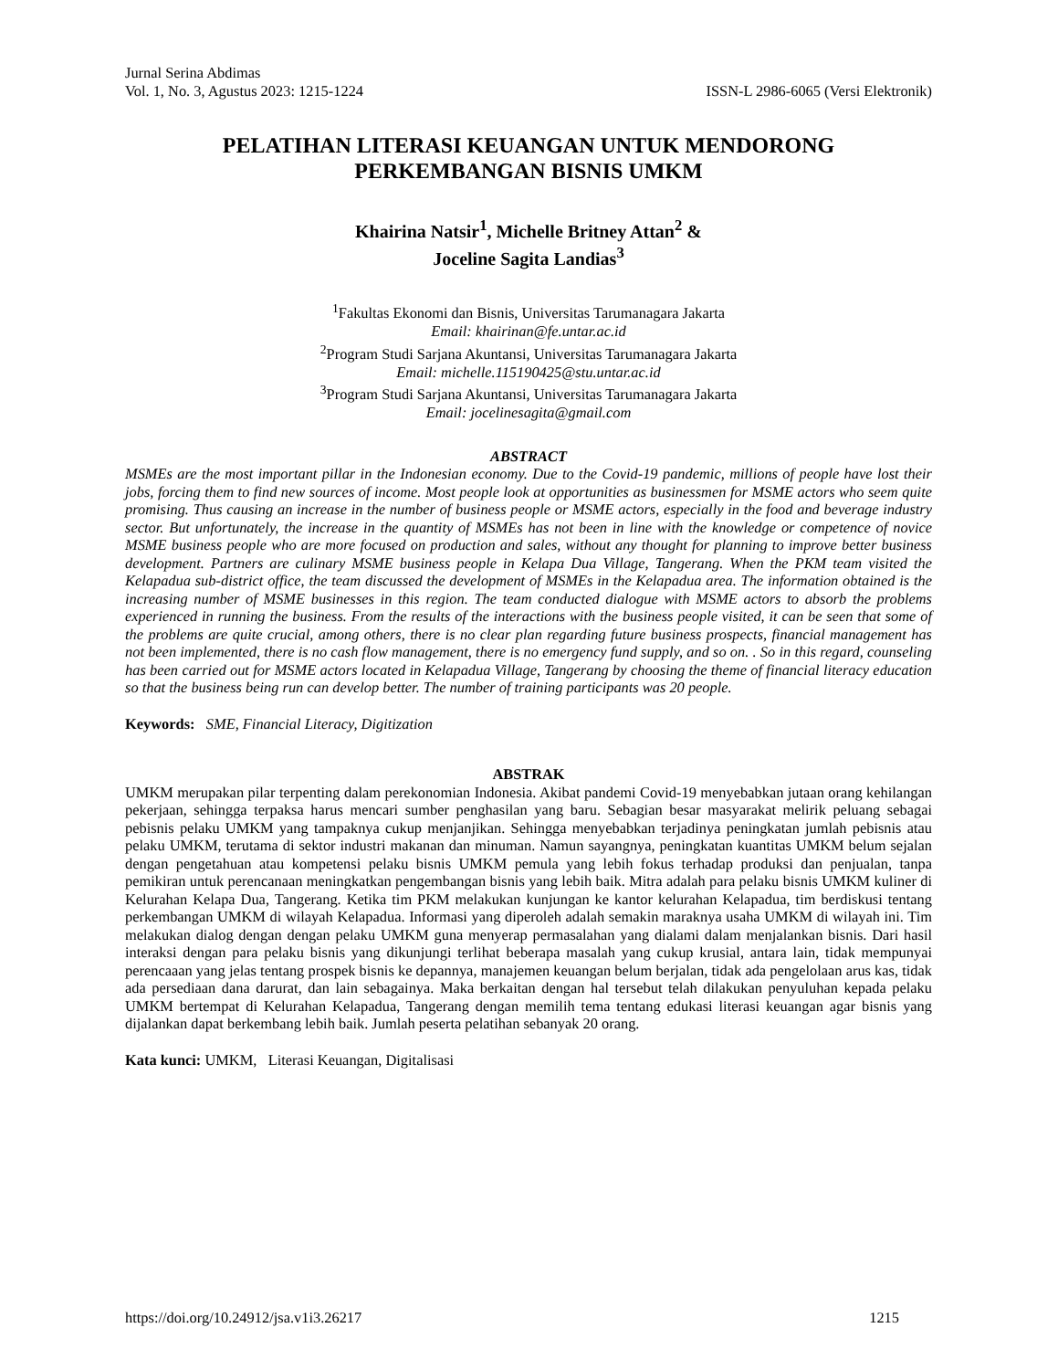Jurnal Serina Abdimas
Vol. 1, No. 3, Agustus 2023: 1215-1224 ISSN-L 2986-6065 (Versi Elektronik)
PELATIHAN LITERASI KEUANGAN UNTUK MENDORONG
PERKEMBANGAN BISNIS UMKM
Khairina Natsir<sup>1</sup>, Michelle Britney Attan<sup>2</sup> &
Joceline Sagita Landias<sup>3</sup>
<sup>1</sup> Fakultas Ekonomi dan Bisnis, Universitas Tarumanagara Jakarta
Email: khairinan@fe.untar.ac.id
<sup>2</sup> Program Studi Sarjana Akuntansi, Universitas Tarumanagara Jakarta
Email: michelle.115190425@stu.untar.ac.id
<sup>3</sup> Program Studi Sarjana Akuntansi, Universitas Tarumanagara Jakarta
Email: jocelinesagita@gmail.com
ABSTRACT
MSMEs are the most important pillar in the Indonesian economy. Due to the Covid-19 pandemic, millions of people have lost their jobs, forcing them to find new sources of income. Most people look at opportunities as businessmen for MSME actors who seem quite promising. Thus causing an increase in the number of business people or MSME actors, especially in the food and beverage industry sector. But unfortunately, the increase in the quantity of MSMEs has not been in line with the knowledge or competence of novice MSME business people who are more focused on production and sales, without any thought for planning to improve better business development. Partners are culinary MSME business people in Kelapa Dua Village, Tangerang. When the PKM team visited the Kelapadua sub-district office, the team discussed the development of MSMEs in the Kelapadua area. The information obtained is the increasing number of MSME businesses in this region. The team conducted dialogue with MSME actors to absorb the problems experienced in running the business. From the results of the interactions with the business people visited, it can be seen that some of the problems are quite crucial, among others, there is no clear plan regarding future business prospects, financial management has not been implemented, there is no cash flow management, there is no emergency fund supply, and so on. . So in this regard, counseling has been carried out for MSME actors located in Kelapadua Village, Tangerang by choosing the theme of financial literacy education so that the business being run can develop better. The number of training participants was 20 people.
Keywords: SME, Financial Literacy, Digitization
ABSTRAK
UMKM merupakan pilar terpenting dalam perekonomian Indonesia. Akibat pandemi Covid-19 menyebabkan jutaan orang kehilangan pekerjaan, sehingga terpaksa harus mencari sumber penghasilan yang baru. Sebagian besar masyarakat melirik peluang sebagai pebisnis pelaku UMKM yang tampaknya cukup menjanjikan. Sehingga menyebabkan terjadinya peningkatan jumlah pebisnis atau pelaku UMKM, terutama di sektor industri makanan dan minuman. Namun sayangnya, peningkatan kuantitas UMKM belum sejalan dengan pengetahuan atau kompetensi pelaku bisnis UMKM pemula yang lebih fokus terhadap produksi dan penjualan, tanpa pemikiran untuk perencanaan meningkatkan pengembangan bisnis yang lebih baik. Mitra adalah para pelaku bisnis UMKM kuliner di Kelurahan Kelapa Dua, Tangerang. Ketika tim PKM melakukan kunjungan ke kantor kelurahan Kelapadua, tim berdiskusi tentang perkembangan UMKM di wilayah Kelapadua. Informasi yang diperoleh adalah semakin maraknya usaha UMKM di wilayah ini. Tim melakukan dialog dengan dengan pelaku UMKM guna menyerap permasalahan yang dialami dalam menjalankan bisnis. Dari hasil interaksi dengan para pelaku bisnis yang dikunjungi terlihat beberapa masalah yang cukup krusial, antara lain, tidak mempunyai perencaaan yang jelas tentang prospek bisnis ke depannya, manajemen keuangan belum berjalan, tidak ada pengelolaan arus kas, tidak ada persediaan dana darurat, dan lain sebagainya. Maka berkaitan dengan hal tersebut telah dilakukan penyuluhan kepada pelaku UMKM bertempat di Kelurahan Kelapadua, Tangerang dengan memilih tema tentang edukasi literasi keuangan agar bisnis yang dijalankan dapat berkembang lebih baik. Jumlah peserta pelatihan sebanyak 20 orang.
Kata kunci: UMKM, Literasi Keuangan, Digitalisasi
https://doi.org/10.24912/jsa.v1i3.26217 1215